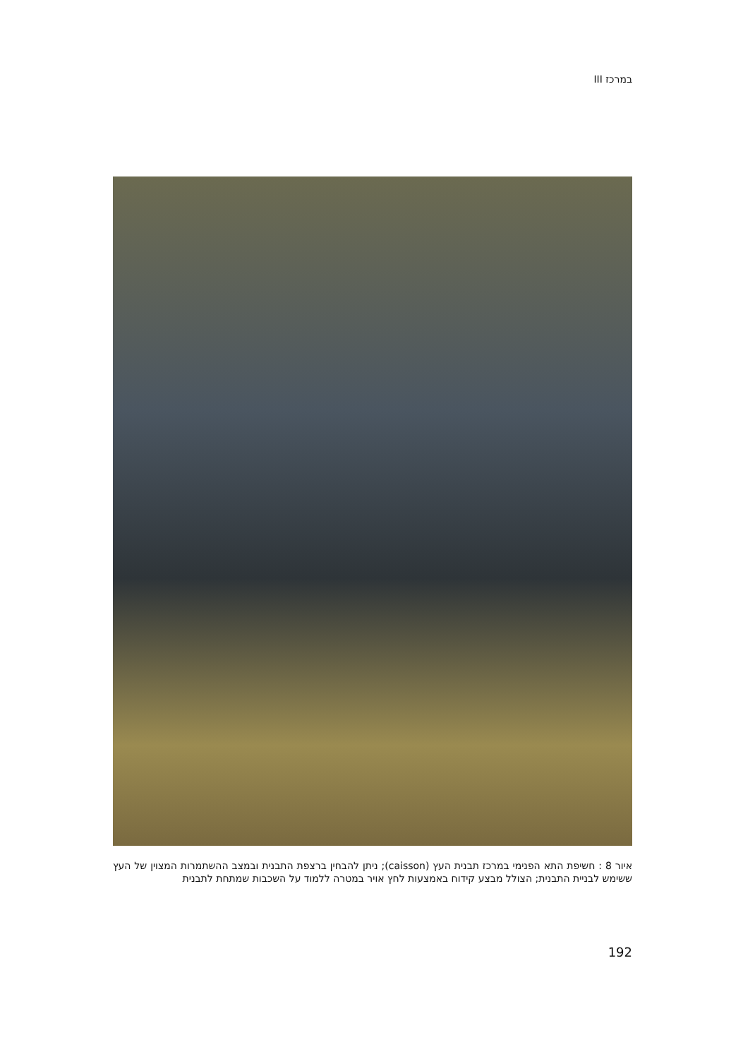במרכז III
איור 8 : חשיפת התא הפנימי במרכז תבנית העץ (caisson); ניתן להבחין ברצפת התבנית ובמצב ההשתמרות המצוין של העץ ששימש לבניית התבנית; הצולל מבצע קידוח באמצעות לחץ אויר במטרה ללמוד על השכבות שמתחת לתבנית
192